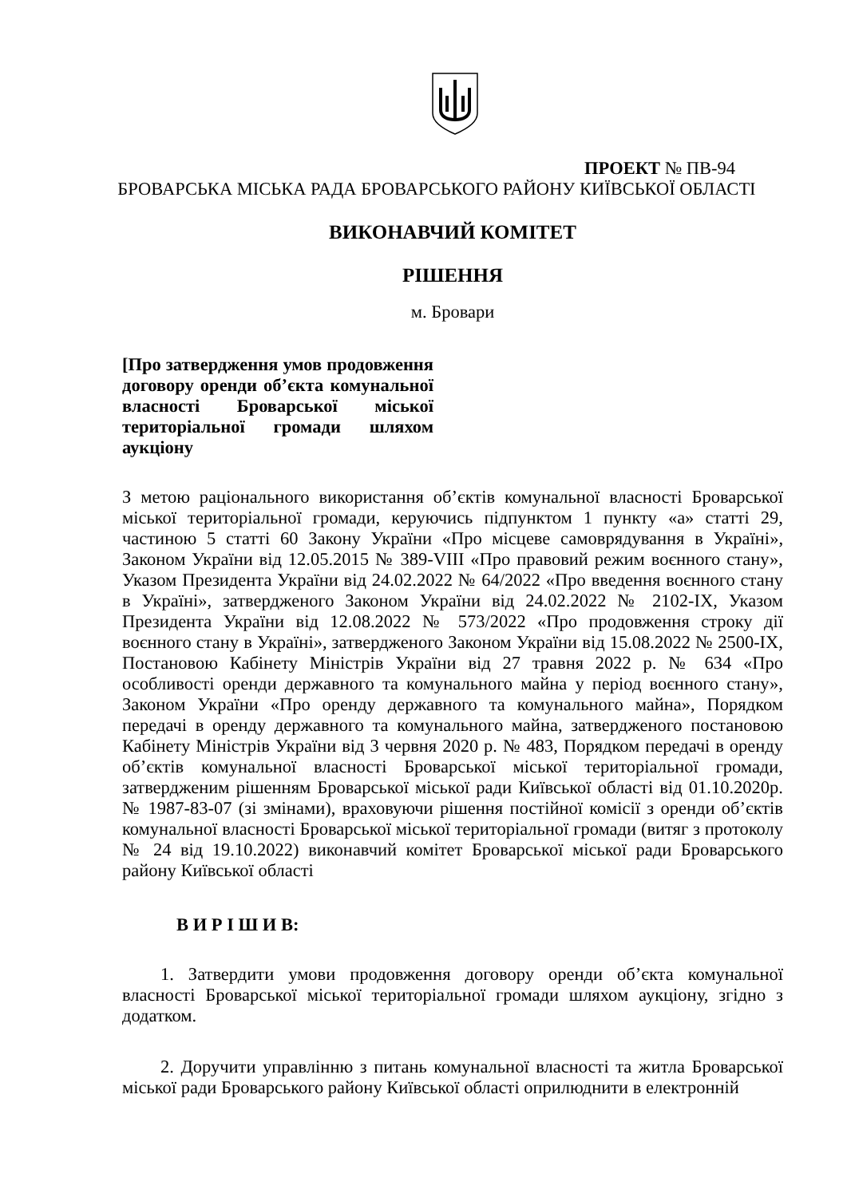ПРОЕКТ № ПВ-94
БРОВАРСЬКА МІСЬКА РАДА БРОВАРСЬКОГО РАЙОНУ КИЇВСЬКОЇ ОБЛАСТІ
ВИКОНАВЧИЙ КОМІТЕТ
РІШЕННЯ
м. Бровари
[Про затвердження умов продовження договору оренди об’єкта комунальної власності Броварської міської територіальної громади шляхом аукціону
З метою раціонального використання об’єктів комунальної власності Броварської міської територіальної громади, керуючись підпунктом 1 пункту «а» статті 29, частиною 5 статті 60 Закону України «Про місцеве самоврядування в Україні», Законом України від 12.05.2015 № 389-VIII «Про правовий режим воєнного стану», Указом Президента України від 24.02.2022 № 64/2022 «Про введення воєнного стану в Україні», затвердженого Законом України від 24.02.2022 № 2102-IX, Указом Президента України від 12.08.2022 № 573/2022 «Про продовження строку дії воєнного стану в Україні», затвердженого Законом України від 15.08.2022 № 2500-IX, Постановою Кабінету Міністрів України від 27 травня 2022 р. № 634 «Про особливості оренди державного та комунального майна у період воєнного стану», Законом України «Про оренду державного та комунального майна», Порядком передачі в оренду державного та комунального майна, затвердженого постановою Кабінету Міністрів України від 3 червня 2020 р. № 483, Порядком передачі в оренду об’єктів комунальної власності Броварської міської територіальної громади, затвердженим рішенням Броварської міської ради Київської області від 01.10.2020р. № 1987-83-07 (зі змінами), враховуючи рішення постійної комісії з оренди об’єктів комунальної власності Броварської міської територіальної громади (витяг з протоколу № 24 від 19.10.2022) виконавчий комітет Броварської міської ради Броварського району Київської області
В И Р І Ш И В:
1. Затвердити умови продовження договору оренди об’єкта комунальної власності Броварської міської територіальної громади шляхом аукціону, згідно з додатком.
2. Доручити управлінню з питань комунальної власності та житла Броварської міської ради Броварського району Київської області оприлюднити в електронній